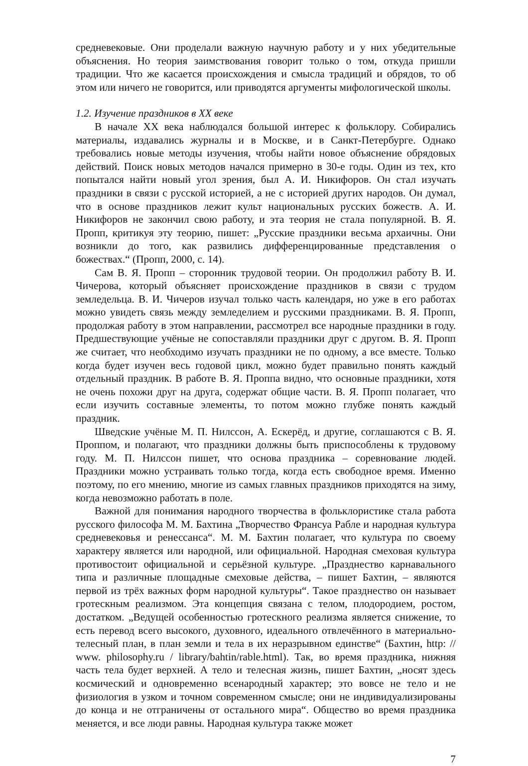средневековые. Они проделали важную научную работу и у них убедительные объяснения. Но теория заимствования говорит только о том, откуда пришли традиции. Что же касается происхождения и смысла традиций и обрядов, то об этом или ничего не говорится, или приводятся аргументы мифологической школы.
1.2. Изучение праздников в XX веке
В начале XX века наблюдался большой интерес к фольклору. Собирались материалы, издавались журналы и в Москве, и в Санкт-Петербурге. Однако требовались новые методы изучения, чтобы найти новое объяснение обрядовых действий. Поиск новых методов начался примерно в 30-е годы. Один из тех, кто попытался найти новый угол зрения, был А. И. Никифоров. Он стал изучать праздники в связи с русской историей, а не с историей других народов. Он думал, что в основе праздников лежит культ национальных русских божеств. А. И. Никифоров не закончил свою работу, и эта теория не стала популярной. В. Я. Пропп, критикуя эту теорию, пишет: „Русские праздники весьма архаичны. Они возникли до того, как развились дифференцированные представления о божествах.“ (Пропп, 2000, с. 14).
Сам В. Я. Пропп – сторонник трудовой теории. Он продолжил работу В. И. Чичерова, который объясняет происхождение праздников в связи с трудом земледельца. В. И. Чичеров изучал только часть календаря, но уже в его работах можно увидеть связь между земледелием и русскими праздниками. В. Я. Пропп, продолжая работу в этом направлении, рассмотрел все народные праздники в году. Предшествующие учёные не сопоставляли праздники друг с другом. В. Я. Пропп же считает, что необходимо изучать праздники не по одному, а все вместе. Только когда будет изучен весь годовой цикл, можно будет правильно понять каждый отдельный праздник. В работе В. Я. Проппа видно, что основные праздники, хотя не очень похожи друг на друга, содержат общие части. В. Я. Пропп полагает, что если изучить составные элементы, то потом можно глубже понять каждый праздник.
Шведские учёные М. П. Нилссон, А. Ескерёд, и другие, соглашаются с В. Я. Проппом, и полагают, что праздники должны быть приспособлены к трудовому году. М. П. Нилссон пишет, что основа праздника – соревнование людей. Праздники можно устраивать только тогда, когда есть свободное время. Именно поэтому, по его мнению, многие из самых главных праздников приходятся на зиму, когда невозможно работать в поле.
Важной для понимания народного творчества в фольклористике стала работа русского философа М. М. Бахтина „Творчество Франсуа Рабле и народная культура средневековья и ренессанса“. М. М. Бахтин полагает, что культура по своему характеру является или народной, или официальной. Народная смеховая культура противостоит официальной и серьёзной культуре. „Празднество карнавального типа и различные площадные смеховые действа, – пишет Бахтин, – являются первой из трёх важных форм народной культуры“. Такое празднество он называет гротескным реализмом. Эта концепция связана с телом, плодородием, ростом, достатком. „Ведущей особенностью гротескного реализма является снижение, то есть перевод всего высокого, духовного, идеального отвлечённого в материально-телесный план, в план земли и тела в их неразрывном единстве“ (Бахтин, http: // www. philosophy.ru / library/bahtin/rable.html). Так, во время праздника, нижняя часть тела будет верхней. А тело и телесная жизнь, пишет Бахтин, „носят здесь космический и одновременно всенародный характер; это вовсе не тело и не физиология в узком и точном современном смысле; они не индивидуализированы до конца и не отграничены от остального мира“. Общество во время праздника меняется, и все люди равны. Народная культура также может
7